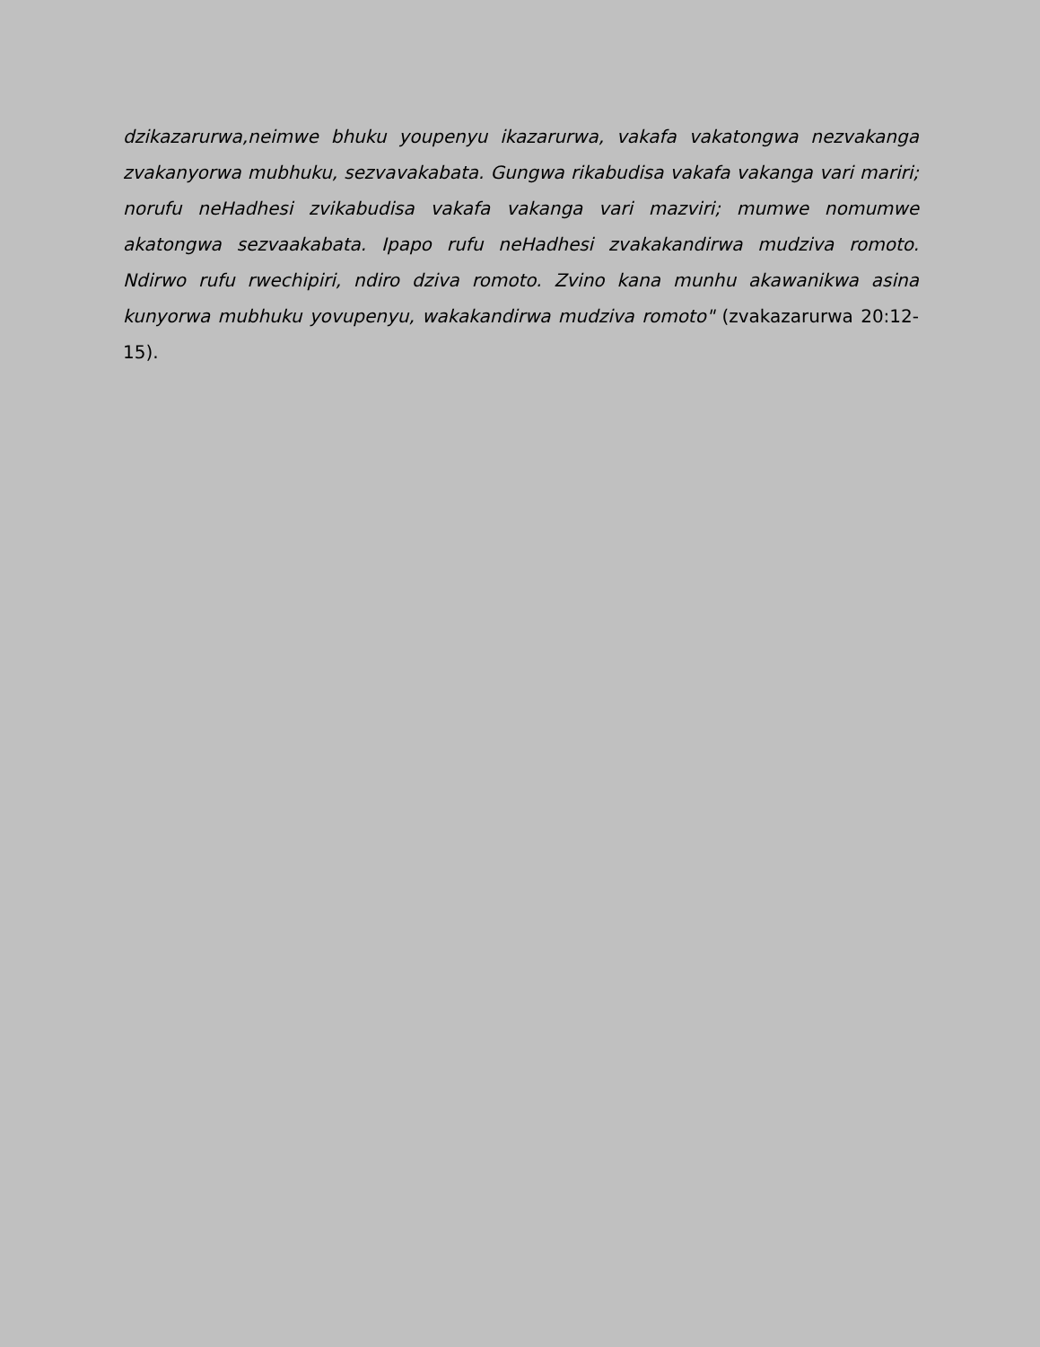dzikazarurwa,neimwe bhuku youpenyu ikazarurwa, vakafa vakatongwa nezvakanga zvakanyorwa mubhuku, sezvavakabata. Gungwa rikabudisa vakafa vakanga vari mariri; norufu neHadhesi zvikabudisa vakafa vakanga vari mazviri; mumwe nomumwe akatongwa sezvaakabata. Ipapo rufu neHadhesi zvakakandirwa mudziva romoto. Ndirwo rufu rwechipiri, ndiro dziva romoto. Zvino kana munhu akawanikwa asina kunyorwa mubhuku yovupenyu, wakakandirwa mudziva romoto" (zvakazarurwa 20:12-15).